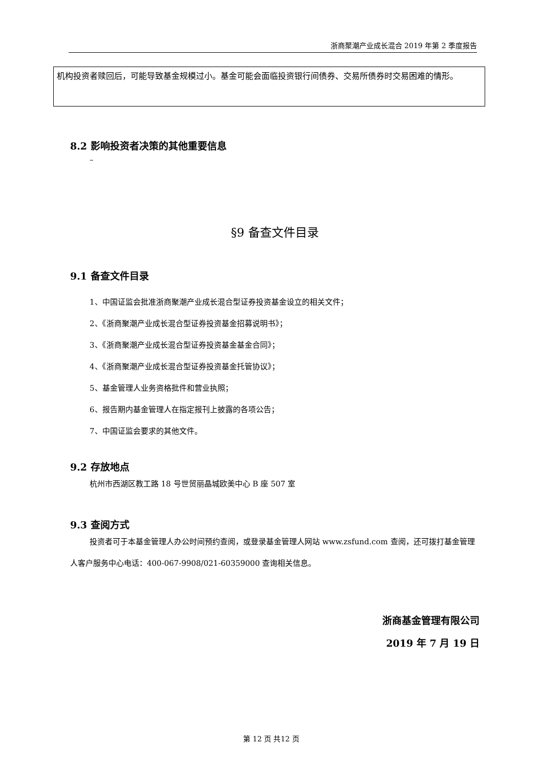浙商聚潮产业成长混合 2019 年第 2 季度报告
机构投资者赎回后，可能导致基金规模过小。基金可能会面临投资银行间债券、交易所债券时交易困难的情形。
8.2 影响投资者决策的其他重要信息
–
§9 备查文件目录
9.1 备查文件目录
1、中国证监会批准浙商聚潮产业成长混合型证券投资基金设立的相关文件；
2、《浙商聚潮产业成长混合型证券投资基金招募说明书》；
3、《浙商聚潮产业成长混合型证券投资基金基金合同》；
4、《浙商聚潮产业成长混合型证券投资基金托管协议》；
5、基金管理人业务资格批件和营业执照；
6、报告期内基金管理人在指定报刊上披露的各项公告；
7、中国证监会要求的其他文件。
9.2 存放地点
杭州市西湖区教工路 18 号世贸丽晶城欧美中心 B 座 507 室
9.3 查阅方式
投资者可于本基金管理人办公时间预约查阅，或登录基金管理人网站 www.zsfund.com 查阅，还可拨打基金管理人客户服务中心电话：400-067-9908/021-60359000 查询相关信息。
浙商基金管理有限公司
2019 年 7 月 19 日
第 12 页 共12 页